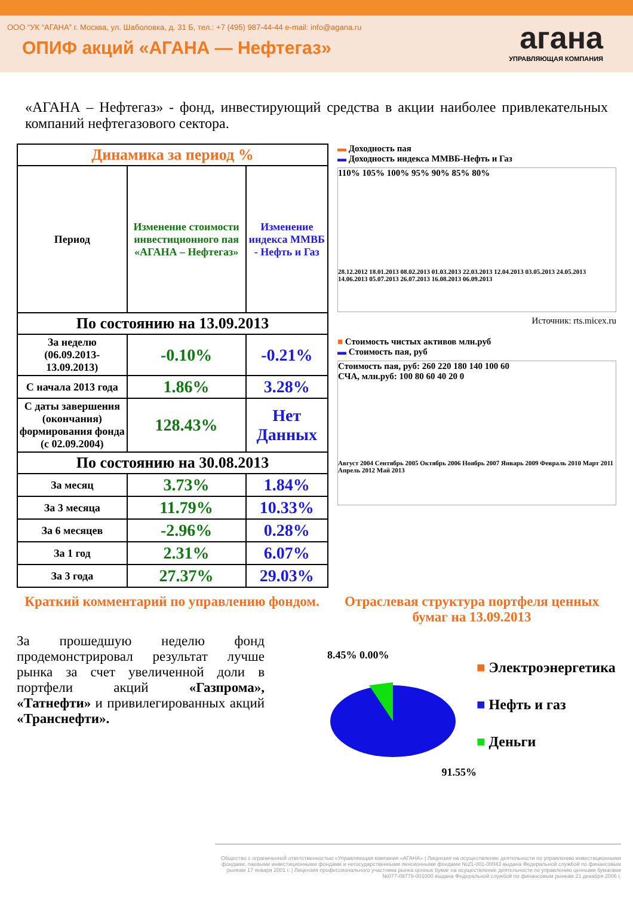ООО “УК “АГАНА” г. Москва, ул. Шаболовка, д. 31 Б, тел.: +7 (495) 987-44-44 e-mail: info@agana.ru
ОПИФ акций «АГАНА — Нефтегаз»
агана
УПРАВЛЯЮЩАЯ КОМПАНИЯ
«АГАНА – Нефтегаз» - фонд, инвестирующий средства в акции наиболее привлекательных компаний нефтегазового сектора.
| Динамика за период % | | |
| --- | --- | --- |
| Период | Изменение стоимости инвестиционного пая «АГАНА – Нефтегаз» | Изменение индекса ММВБ - Нефть и Газ |
| По состоянию на 13.09.2013 | | |
| За неделю (06.09.2013-13.09.2013) | -0.10% | -0.21% |
| С начала 2013 года | 1.86% | 3.28% |
| С даты завершения (окончания) формирования фонда (с 02.09.2004) | 128.43% | Нет Данных |
| По состоянию на 30.08.2013 | | |
| За месяц | 3.73% | 1.84% |
| За 3 месяца | 11.79% | 10.33% |
| За 6 месяцев | -2.96% | 0.28% |
| За 1 год | 2.31% | 6.07% |
| За 3 года | 27.37% | 29.03% |
▬ Доходность пая
▬ Доходность индекса ММВБ-Нефть и Газ
110% 105% 100% 95% 90% 85% 80%
28.12.2012 18.01.2013 08.02.2013 01.03.2013 22.03.2013 12.04.2013 03.05.2013 24.05.2013 14.06.2013 05.07.2013 26.07.2013 16.08.2013 06.09.2013
Источник: rts.micex.ru
■ Стоимость чистых активов млн.руб
▬ Стоимость пая, руб
Стоимость пая, руб: 260 220 180 140 100 60
СЧА, млн.руб: 100 80 60 40 20 0
Август 2004 Сентябрь 2005 Октябрь 2006 Ноябрь 2007 Январь 2009 Февраль 2010 Март 2011 Апрель 2012 Май 2013
Краткий комментарий по управлению фондом.
За прошедшую неделю фонд продемонстрировал результат лучше рынка за счет увеличенной доли в портфели акций «Газпрома», «Татнефти» и привилегированных акций «Транснефти».
Отраслевая структура портфеля ценных бумаг на 13.09.2013
8.45% 0.00%
91.55%
■ Электроэнергетика
■ Нефть и газ
■ Деньги
Общество с ограниченной ответственностью «Управляющая компания «АГАНА» | Лицензия на осуществление деятельности по управлению инвестиционными фондами, паевыми инвестиционными фондами и негосударственными пенсионными фондами №21-001-00043 выдана Федеральной службой по финансовым рынкам 17 января 2001 г. | Лицензия профессионального участника рынка ценных бумаг на осуществление деятельности по управлению ценными бумагами №077-09778-001000 выдана Федеральной службой по финансовым рынкам 21 декабря 2006 г.